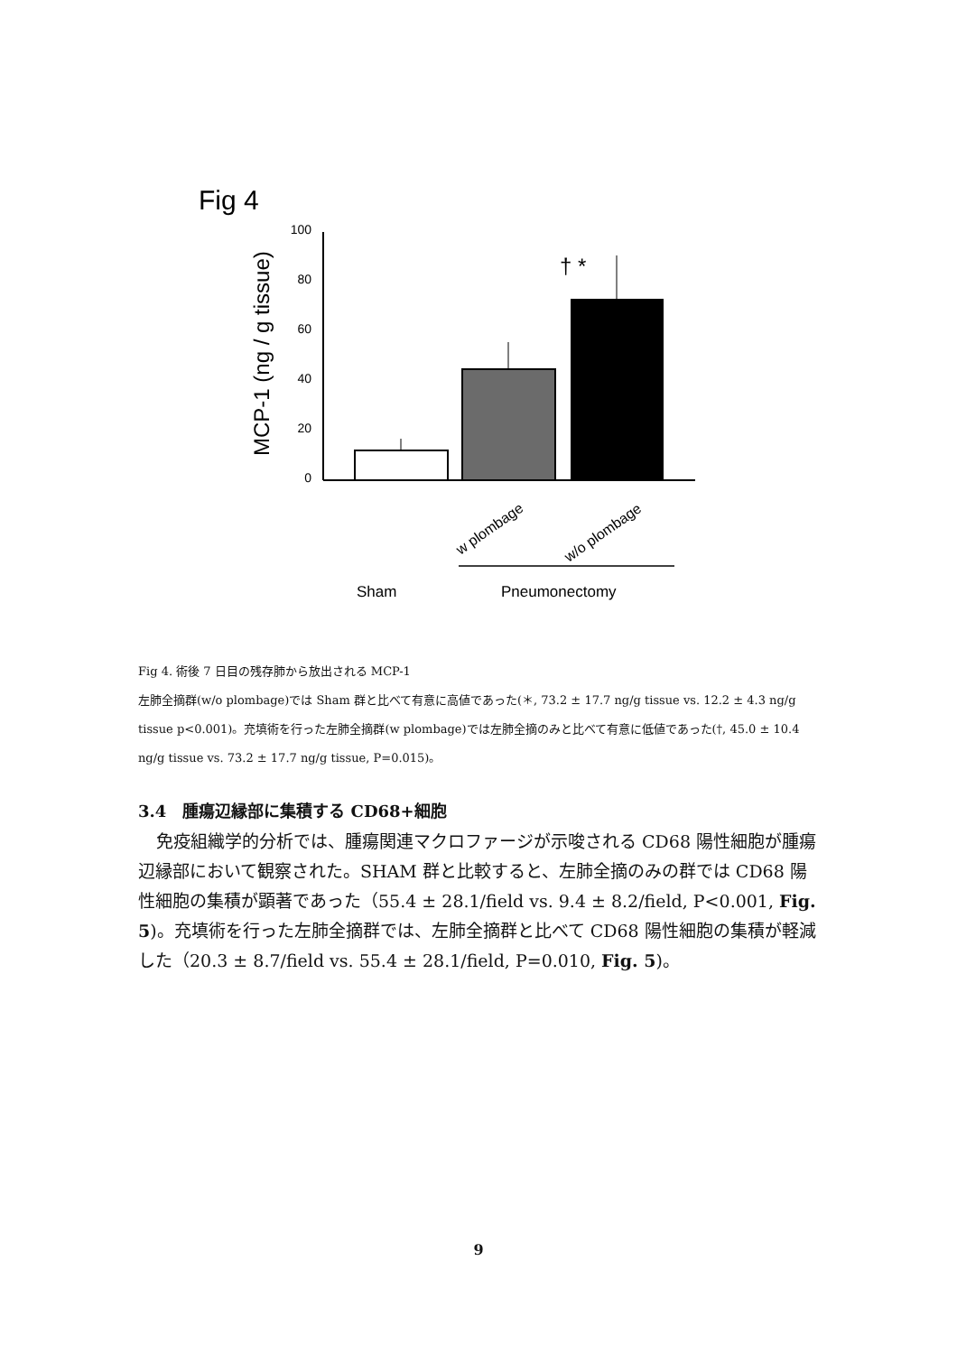Fig 4
MCP-1 (ng / g tissue)
100
80
60
40
20
0
† *
w plombage
w/o plombage
Sham
Pneumonectomy
Fig 4. 術後 7 日目の残存肺から放出される MCP-1
左肺全摘群(w/o plombage)では Sham 群と比べて有意に高値であった(＊, 73.2 ± 17.7 ng/g tissue vs. 12.2 ± 4.3 ng/g tissue p<0.001)。充填術を行った左肺全摘群(w plombage)では左肺全摘のみと比べて有意に低値であった(†, 45.0 ± 10.4 ng/g tissue vs. 73.2 ± 17.7 ng/g tissue, P=0.015)。
3.4　腫瘍辺縁部に集積する CD68+細胞
免疫組織学的分析では、腫瘍関連マクロファージが示唆される CD68 陽性細胞が腫瘍辺縁部において観察された。SHAM 群と比較すると、左肺全摘のみの群では CD68 陽性細胞の集積が顕著であった（55.4 ± 28.1/field vs. 9.4 ± 8.2/field, P<0.001, Fig. 5)。充填術を行った左肺全摘群では、左肺全摘群と比べて CD68 陽性細胞の集積が軽減した（20.3 ± 8.7/field vs. 55.4 ± 28.1/field, P=0.010, Fig. 5)。
9